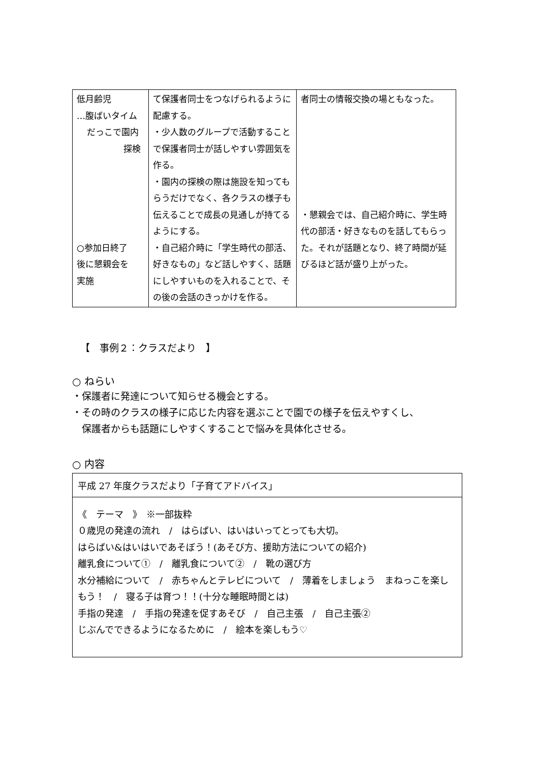| 低月齢児 …腹ばいタイム だっこで園内 探検 ○参加日終了 後に懇親会を 実施 | て保護者同士をつなげられるように配慮する。 ・少人数のグループで活動することで保護者同士が話しやすい雰囲気を作る。 ・園内の探検の際は施設を知ってもらうだけでなく、各クラスの様子も伝えることで成長の見通しが持てるようにする。 ・自己紹介時に「学生時代の部活、好きなもの」など話しやすく、話題にしやすいものを入れることで、その後の会話のきっかけを作る。 | 者同士の情報交換の場ともなった。 ・懇親会では、自己紹介時に、学生時代の部活・好きなものを話してもらった。それが話題となり、終了時間が延びるほど話が盛り上がった。 |
【　事例２：クラスだより　】
○ ねらい
・保護者に発達について知らせる機会とする。
・その時のクラスの様子に応じた内容を選ぶことで園での様子を伝えやすくし、
　保護者からも話題にしやすくすることで悩みを具体化させる。
○ 内容
平成 27 年度クラスだより「子育てアドバイス」
《　テーマ　》　※一部抜粋
０歳児の発達の流れ　/　はらばい、はいはいってとっても大切。
はらばい&はいはいであそぼう！(あそび方、援助方法についての紹介)
離乳食について①　/　離乳食について②　/　靴の選び方
水分補給について　/　赤ちゃんとテレビについて　/　薄着をしましょう　まねっこを楽しもう！　/　寝る子は育つ！！(十分な睡眠時間とは)
手指の発達　/　手指の発達を促すあそび　/　自己主張　/　自己主張②
じぶんでできるようになるために　/　絵本を楽しもう♡